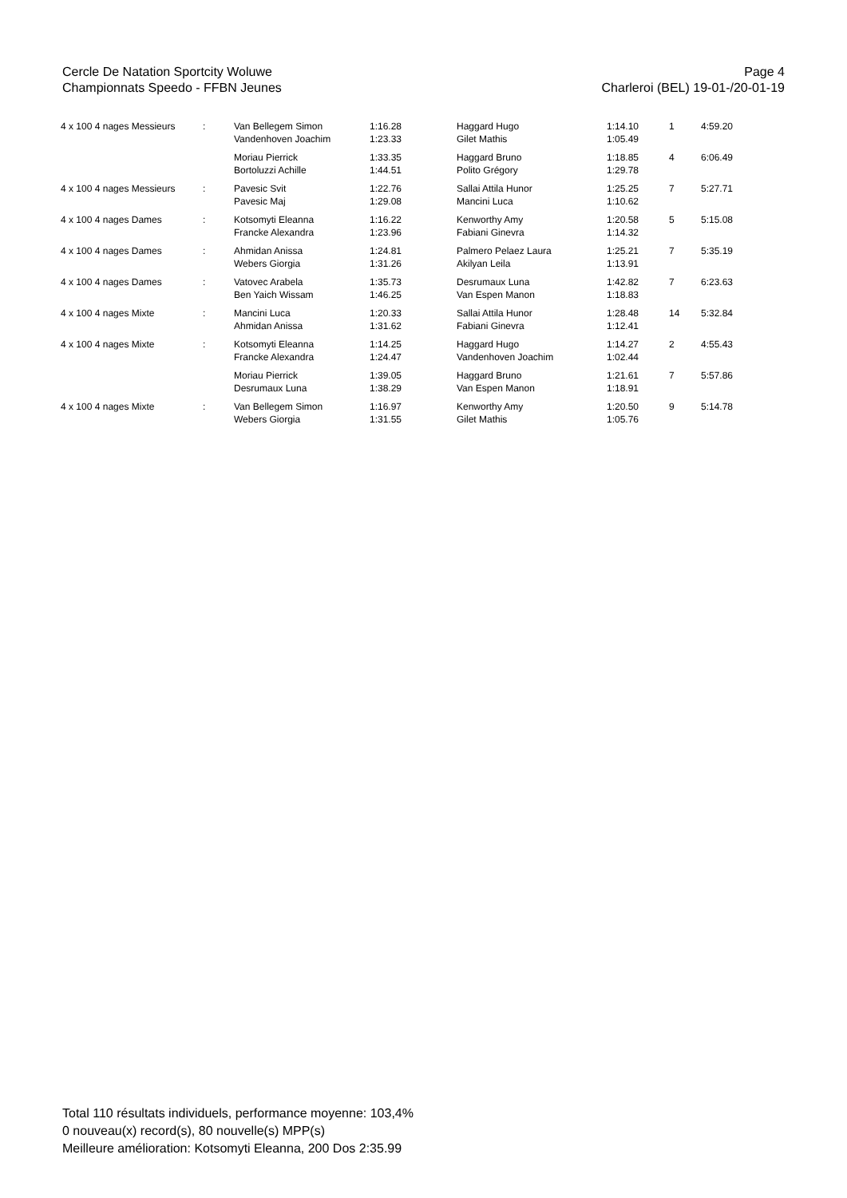Cercle De Natation Sportcity Woluwe
Championnats Speedo - FFBN Jeunes
Page 4
Charleroi (BEL) 19-01-/20-01-19
| 4 x 100 4 nages Messieurs | : | Van Bellegem Simon Vandenhoven Joachim | 1:16.28 1:23.33 | Haggard Hugo Gilet Mathis | 1:14.10 1:05.49 | 1 | 4:59.20 |
| | | Moriau Pierrick Bortoluzzi Achille | 1:33.35 1:44.51 | Haggard Bruno Polito Grégory | 1:18.85 1:29.78 | 4 | 6:06.49 |
| 4 x 100 4 nages Messieurs | : | Pavesic Svit Pavesic Maj | 1:22.76 1:29.08 | Sallai Attila Hunor Mancini Luca | 1:25.25 1:10.62 | 7 | 5:27.71 |
| 4 x 100 4 nages Dames | : | Kotsomyti Eleanna Francke Alexandra | 1:16.22 1:23.96 | Kenworthy Amy Fabiani Ginevra | 1:20.58 1:14.32 | 5 | 5:15.08 |
| 4 x 100 4 nages Dames | : | Ahmidan Anissa Webers Giorgia | 1:24.81 1:31.26 | Palmero Pelaez Laura Akilyan Leila | 1:25.21 1:13.91 | 7 | 5:35.19 |
| 4 x 100 4 nages Dames | : | Vatovec Arabela Ben Yaich Wissam | 1:35.73 1:46.25 | Desrumaux Luna Van Espen Manon | 1:42.82 1:18.83 | 7 | 6:23.63 |
| 4 x 100 4 nages Mixte | : | Mancini Luca Ahmidan Anissa | 1:20.33 1:31.62 | Sallai Attila Hunor Fabiani Ginevra | 1:28.48 1:12.41 | 14 | 5:32.84 |
| 4 x 100 4 nages Mixte | : | Kotsomyti Eleanna Francke Alexandra | 1:14.25 1:24.47 | Haggard Hugo Vandenhoven Joachim | 1:14.27 1:02.44 | 2 | 4:55.43 |
| | | Moriau Pierrick Desrumaux Luna | 1:39.05 1:38.29 | Haggard Bruno Van Espen Manon | 1:21.61 1:18.91 | 7 | 5:57.86 |
| 4 x 100 4 nages Mixte | : | Van Bellegem Simon Webers Giorgia | 1:16.97 1:31.55 | Kenworthy Amy Gilet Mathis | 1:20.50 1:05.76 | 9 | 5:14.78 |
Total 110 résultats individuels, performance moyenne: 103,4%
0 nouveau(x) record(s), 80 nouvelle(s) MPP(s)
Meilleure amélioration: Kotsomyti Eleanna, 200 Dos 2:35.99